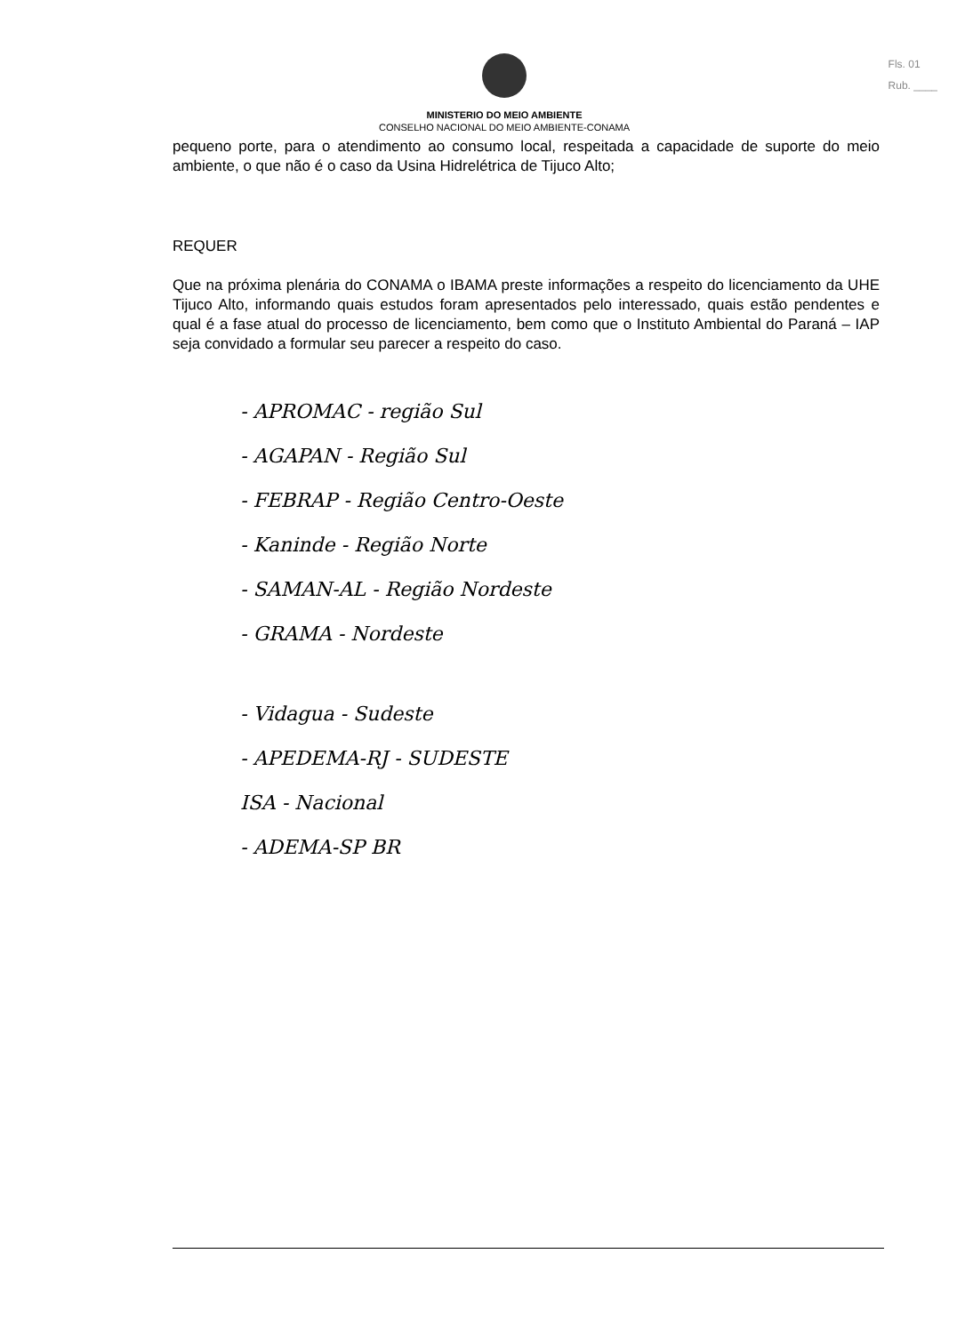Fls. 01
Rub. ____
MINISTERIO DO MEIO AMBIENTE
CONSELHO NACIONAL DO MEIO AMBIENTE-CONAMA
pequeno porte, para o atendimento ao consumo local, respeitada a capacidade de suporte do meio ambiente, o que não é o caso da Usina Hidrelétrica de Tijuco Alto;
REQUER
Que na próxima plenária do CONAMA o IBAMA preste informações a respeito do licenciamento da UHE Tijuco Alto, informando quais estudos foram apresentados pelo interessado, quais estão pendentes e qual é a fase atual do processo de licenciamento, bem como que o Instituto Ambiental do Paraná – IAP seja convidado a formular seu parecer a respeito do caso.
- APROMAC - região Sul
- AGAPAN - Região Sul
- FEBRAP - Região Centro-Oeste
- Kaninde - Região Norte
- SAMAN-AL - Região Nordeste
- GRAMA - Nordeste
- Vidagua - Sudeste
- APEDEMA-RJ - SUDESTE
ISA - Nacional
- ADEMA-SP BR